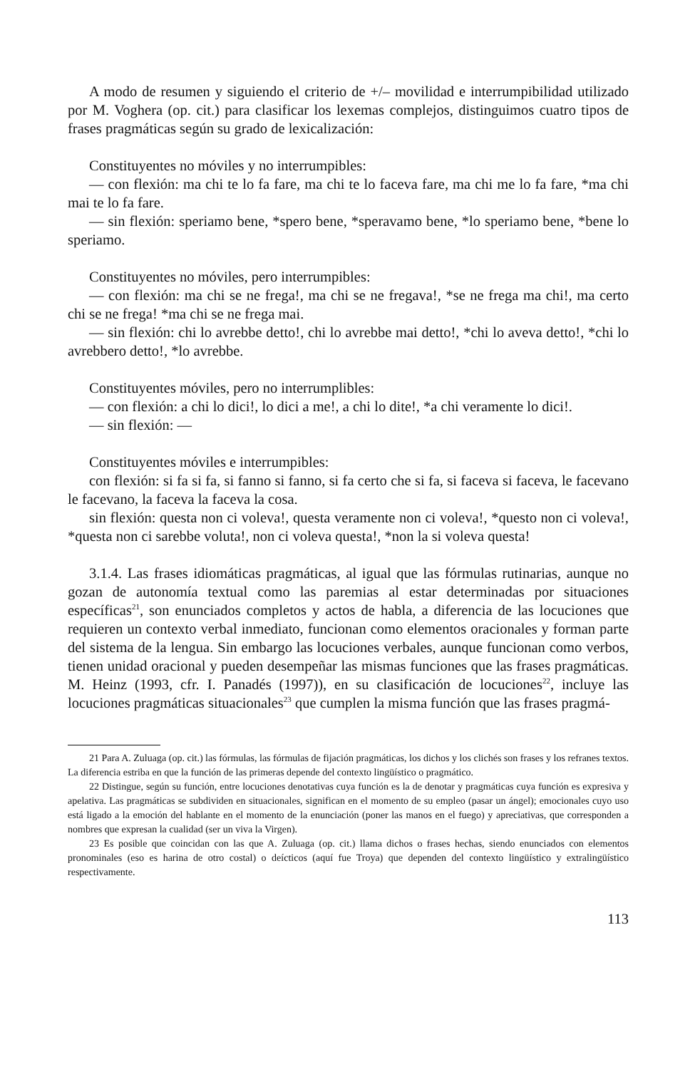A modo de resumen y siguiendo el criterio de +/– movilidad e interrumpibilidad utilizado por M. Voghera (op. cit.) para clasificar los lexemas complejos, distinguimos cuatro tipos de frases pragmáticas según su grado de lexicalización:
Constituyentes no móviles y no interrumpibles:
— con flexión: ma chi te lo fa fare, ma chi te lo faceva fare, ma chi me lo fa fare, *ma chi mai te lo fa fare.
— sin flexión: speriamo bene, *spero bene, *speravamo bene, *lo speriamo bene, *bene lo speriamo.
Constituyentes no móviles, pero interrumpibles:
— con flexión: ma chi se ne frega!, ma chi se ne fregava!, *se ne frega ma chi!, ma certo chi se ne frega! *ma chi se ne frega mai.
— sin flexión: chi lo avrebbe detto!, chi lo avrebbe mai detto!, *chi lo aveva detto!, *chi lo avrebbero detto!, *lo avrebbe.
Constituyentes móviles, pero no interrumplibles:
— con flexión: a chi lo dici!, lo dici a me!, a chi lo dite!, *a chi veramente lo dici!.
— sin flexión: —
Constituyentes móviles e interrumpibles:
con flexión: si fa si fa, si fanno si fanno, si fa certo che si fa, si faceva si faceva, le facevano le facevano, la faceva la faceva la cosa.
sin flexión: questa non ci voleva!, questa veramente non ci voleva!, *questo non ci voleva!, *questa non ci sarebbe voluta!, non ci voleva questa!, *non la si voleva questa!
3.1.4. Las frases idiomáticas pragmáticas, al igual que las fórmulas rutinarias, aunque no gozan de autonomía textual como las paremias al estar determinadas por situaciones específicas<sup>21</sup>, son enunciados completos y actos de habla, a diferencia de las locuciones que requieren un contexto verbal inmediato, funcionan como elementos oracionales y forman parte del sistema de la lengua. Sin embargo las locuciones verbales, aunque funcionan como verbos, tienen unidad oracional y pueden desempeñar las mismas funciones que las frases pragmáticas. M. Heinz (1993, cfr. I. Panadés (1997)), en su clasificación de locuciones<sup>22</sup>, incluye las locuciones pragmáticas situacionales<sup>23</sup> que cumplen la misma función que las frases pragmá-
21 Para A. Zuluaga (op. cit.) las fórmulas, las fórmulas de fijación pragmáticas, los dichos y los clichés son frases y los refranes textos. La diferencia estriba en que la función de las primeras depende del contexto lingüístico o pragmático.
22 Distingue, según su función, entre locuciones denotativas cuya función es la de denotar y pragmáticas cuya función es expresiva y apelativa. Las pragmáticas se subdividen en situacionales, significan en el momento de su empleo (pasar un ángel); emocionales cuyo uso está ligado a la emoción del hablante en el momento de la enunciación (poner las manos en el fuego) y apreciativas, que corresponden a nombres que expresan la cualidad (ser un viva la Virgen).
23 Es posible que coincidan con las que A. Zuluaga (op. cit.) llama dichos o frases hechas, siendo enunciados con elementos pronominales (eso es harina de otro costal) o deícticos (aquí fue Troya) que dependen del contexto lingüístico y extralingüístico respectivamente.
113